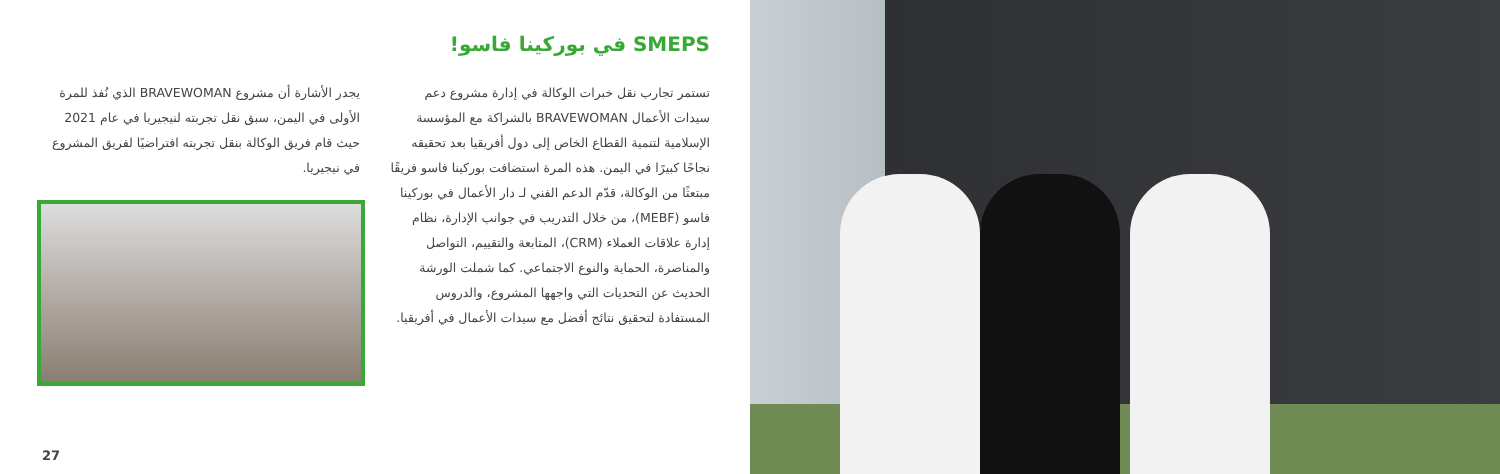SMEPS في بوركينا فاسو!
تستمر تجارب نقل خبرات الوكالة في إدارة مشروع دعم سيدات الأعمال BRAVEWOMAN بالشراكة مع المؤسسة الإسلامية لتنمية القطاع الخاص إلى دول أفريقيا بعد تحقيقه نجاحًا كبيرًا في اليمن. هذه المرة استضافت بوركينا فاسو فريقًا مبتعثًا من الوكالة، قدّم الدعم الفني لـ دار الأعمال في بوركينا فاسو (MEBF)، من خلال التدريب في جوانب الإدارة، نظام إدارة علاقات العملاء (CRM)، المتابعة والتقييم، التواصل والمناصرة، الحماية والنوع الاجتماعي. كما شملت الورشة الحديث عن التحديات التي واجهها المشروع، والدروس المستفادة لتحقيق نتائج أفضل مع سيدات الأعمال في أفريقيا.
يجدر الأشارة أن مشروع BRAVEWOMAN الذي نُفذ للمرة الأولى في اليمن، سبق نقل تجربته لنيجيريا في عام 2021 حيث قام فريق الوكالة بنقل تجربته افتراضيًا لفريق المشروع في نيجيريا.
27